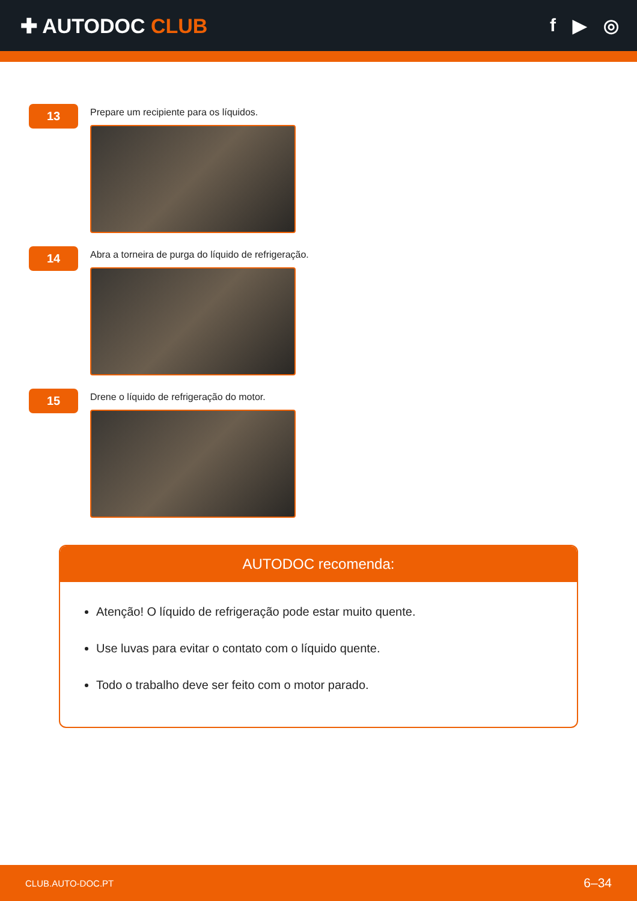✚ AUTODOC CLUB f ▶ ◎
13
Prepare um recipiente para os líquidos.
14
Abra a torneira de purga do líquido de refrigeração.
15
Drene o líquido de refrigeração do motor.
AUTODOC recomenda:
Atenção! O líquido de refrigeração pode estar muito quente.
Use luvas para evitar o contato com o líquido quente.
Todo o trabalho deve ser feito com o motor parado.
CLUB.AUTO-DOC.PT 6–34